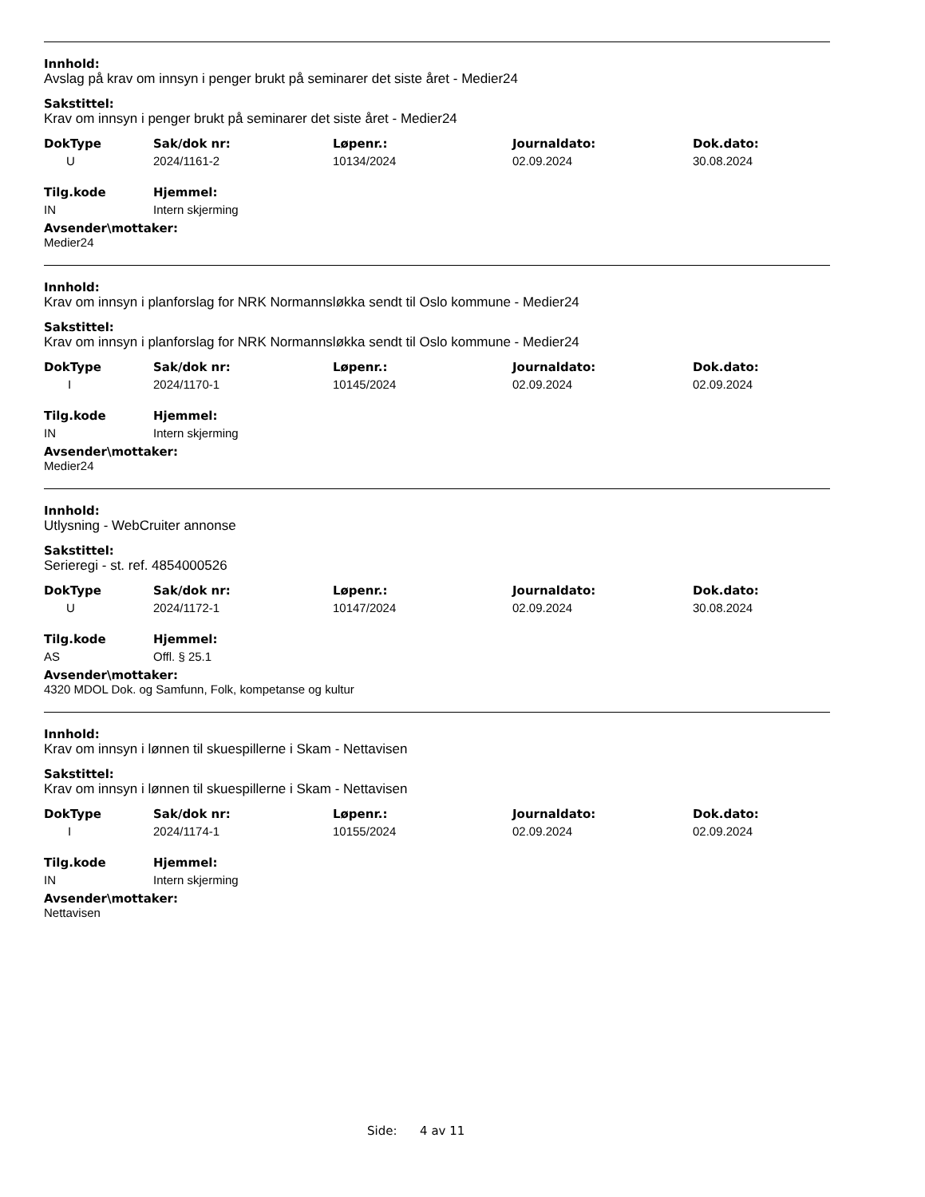Innhold:
Avslag på krav om innsyn i penger brukt på seminarer det siste året - Medier24
Sakstittel:
Krav om innsyn i penger brukt på seminarer det siste året - Medier24
| DokType | Sak/dok nr: | Løpenr.: | Journaldato: | Dok.dato: |
| U | 2024/1161-2 | 10134/2024 | 02.09.2024 | 30.08.2024 |
| Tilg.kode | Hjemmel: |
| IN | Intern skjerming |
Avsender\mottaker:
Medier24
Innhold:
Krav om innsyn i planforslag for NRK Normannsløkka sendt til Oslo kommune - Medier24
Sakstittel:
Krav om innsyn i planforslag for NRK Normannsløkka sendt til Oslo kommune - Medier24
| DokType | Sak/dok nr: | Løpenr.: | Journaldato: | Dok.dato: |
| I | 2024/1170-1 | 10145/2024 | 02.09.2024 | 02.09.2024 |
| Tilg.kode | Hjemmel: |
| IN | Intern skjerming |
Avsender\mottaker:
Medier24
Innhold:
Utlysning - WebCruiter annonse
Sakstittel:
Serieregi - st. ref. 4854000526
| DokType | Sak/dok nr: | Løpenr.: | Journaldato: | Dok.dato: |
| U | 2024/1172-1 | 10147/2024 | 02.09.2024 | 30.08.2024 |
| Tilg.kode | Hjemmel: |
| AS | Offl. § 25.1 |
Avsender\mottaker:
4320 MDOL Dok. og Samfunn, Folk, kompetanse og kultur
Innhold:
Krav om innsyn i lønnen til skuespillerne i Skam - Nettavisen
Sakstittel:
Krav om innsyn i lønnen til skuespillerne i Skam - Nettavisen
| DokType | Sak/dok nr: | Løpenr.: | Journaldato: | Dok.dato: |
| I | 2024/1174-1 | 10155/2024 | 02.09.2024 | 02.09.2024 |
| Tilg.kode | Hjemmel: |
| IN | Intern skjerming |
Avsender\mottaker:
Nettavisen
Side: 4 av 11